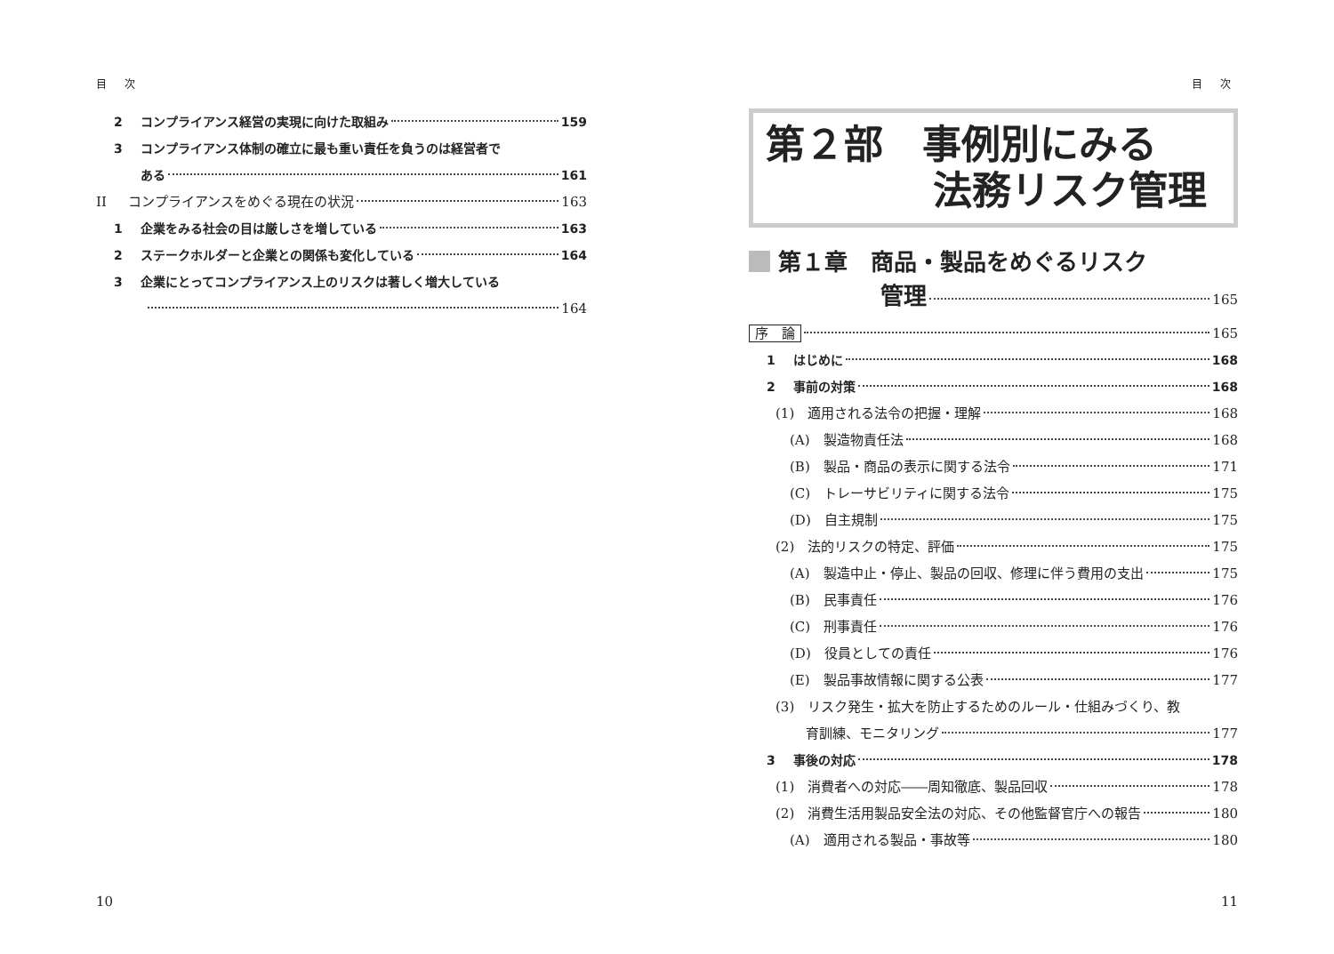目 次
2 コンプライアンス経営の実現に向けた取組み 159
3 コンプライアンス体制の確立に最も重い責任を負うのは経営者で
ある 161
II コンプライアンスをめぐる現在の状況 163
1 企業をみる社会の目は厳しさを増している 163
2 ステークホルダーと企業との関係も変化している 164
3 企業にとってコンプライアンス上のリスクは著しく増大している
164
10
目 次
第２部　事例別にみる
法務リスク管理
第１章　商品・製品をめぐるリスク
管理 165
序　論 165
1 はじめに 168
2 事前の対策 168
(1)　適用される法令の把握・理解 168
(A)　製造物責任法 168
(B)　製品・商品の表示に関する法令 171
(C)　トレーサビリティに関する法令 175
(D)　自主規制 175
(2)　法的リスクの特定、評価 175
(A)　製造中止・停止、製品の回収、修理に伴う費用の支出 175
(B)　民事責任 176
(C)　刑事責任 176
(D)　役員としての責任 176
(E)　製品事故情報に関する公表 177
(3)　リスク発生・拡大を防止するためのルール・仕組みづくり、教
育訓練、モニタリング 177
3 事後の対応 178
(1)　消費者への対応――周知徹底、製品回収 178
(2)　消費生活用製品安全法の対応、その他監督官庁への報告 180
(A)　適用される製品・事故等 180
11